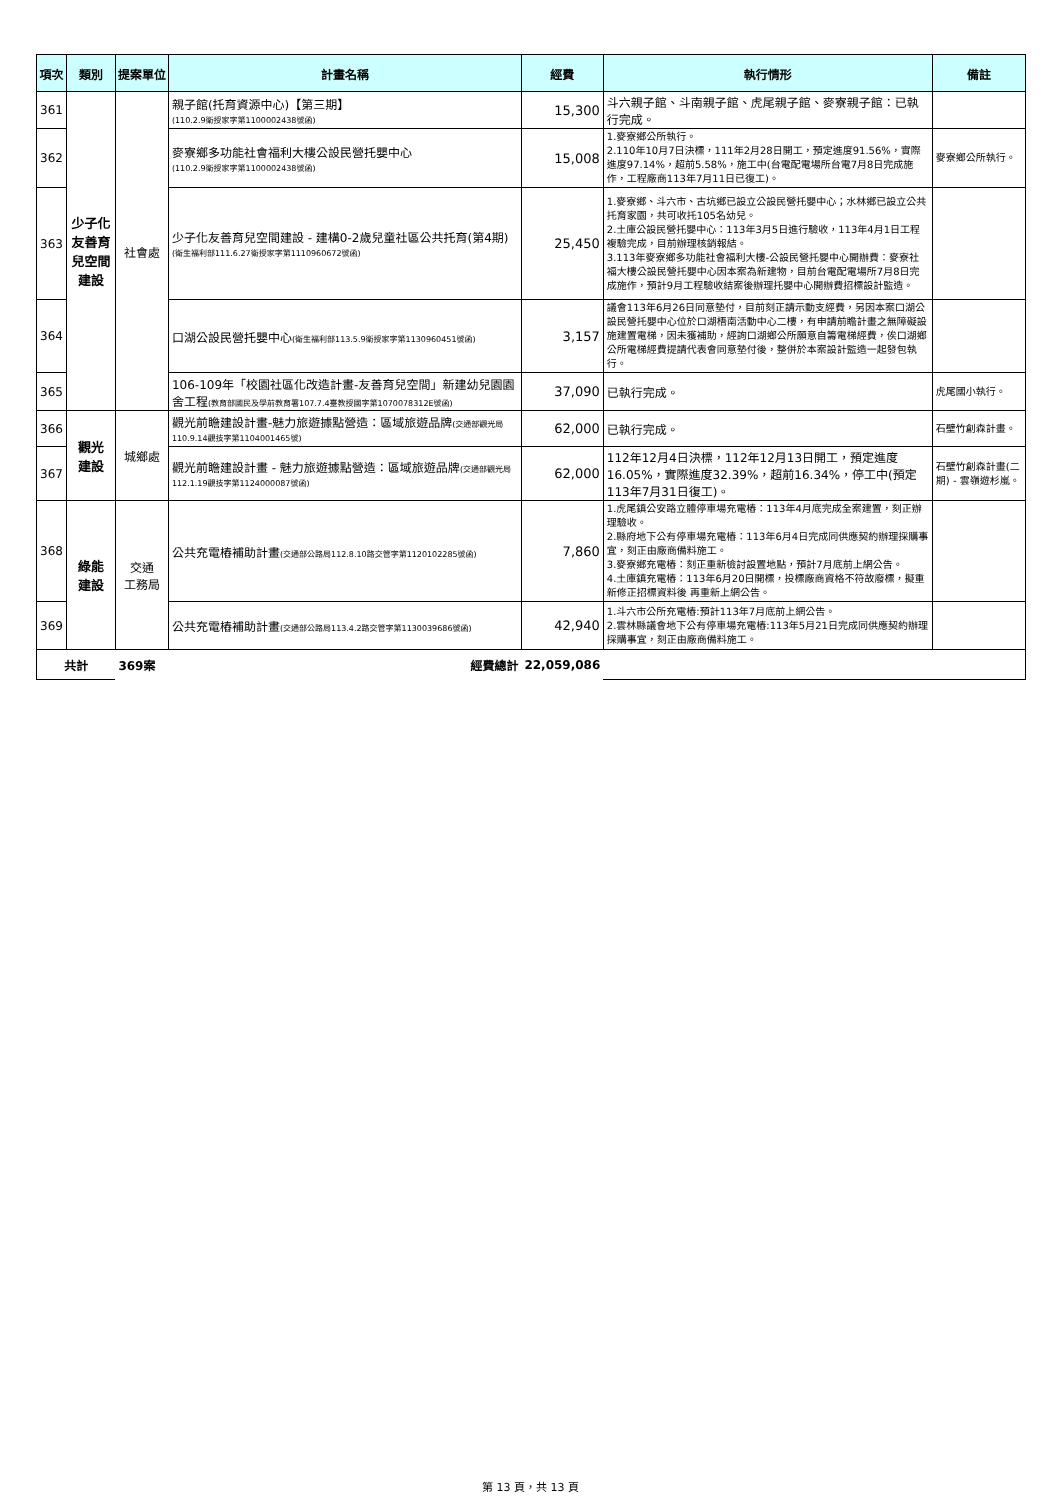| 項次 | 類別 | 提案單位 | 計畫名稱 | 經費 | 執行情形 | 備註 |
| --- | --- | --- | --- | --- | --- | --- |
| 361 | 少子化 友善育 兒空間 建設 | 社會處 | 親子館(托育資源中心)【第三期】 (110.2.9衛授家字第1100002438號函) | 15,300 | 斗六親子館、斗南親子館、虎尾親子館、麥寮親子館：已執行完成。 | |
| 362 | | | 麥寮鄉多功能社會福利大樓公設民營托嬰中心 (110.2.9衛授家字第1100002438號函) | 15,008 | 1.麥寮鄉公所執行。 2.110年10月7日決標，111年2月28日開工，預定進度91.56%，實際進度97.14%，超前5.58%，施工中(台電配電場所台電7月8日完成施作，工程廠商113年7月11日已復工)。 | 麥寮鄉公所執行。 |
| 363 | | | 少子化友善育兒空間建設 - 建構0-2歲兒童社區公共托育(第4期) (衛生福利部111.6.27衛授家字第1110960672號函) | 25,450 | 1.麥寮鄉、斗六市、古坑鄉已設立公設民營托嬰中心；水林鄉已設立公共托育家園，共可收托105名幼兒。 2.土庫公設民營托嬰中心：113年3月5日進行驗收，113年4月1日工程複驗完成，目前辦理核銷報結。 3.113年麥寮鄉多功能社會福利大樓-公設民營托嬰中心開辦費：麥寮社福大樓公設民營托嬰中心因本案為新建物，目前台電配電場所7月8日完成施作，預計9月工程驗收結案後辦理托嬰中心開辦費招標設計監造。 | |
| 364 | | | 口湖公設民營托嬰中心 (衛生福利部113.5.9衛授家字第1130960451號函) | 3,157 | 議會113年6月26日同意墊付，目前刻正請示動支經費，另因本案口湖公設民營托嬰中心位於口湖梧南活動中心二樓，有申請前瞻計畫之無障礙設施建置電梯，因未獲補助，經詢口湖鄉公所願意自籌電梯經費，俟口湖鄉公所電梯經費提請代表會同意墊付後，整併於本案設計監造一起發包執行。 | |
| 365 | | | 106-109年「校園社區化改造計畫-友善育兒空間」新建幼兒園園舍工程 (教育部國民及學前教育署107.7.4臺教授國字第1070078312E號函) | 37,090 | 已執行完成。 | 虎尾國小執行。 |
| 366 | 觀光 建設 | 城鄉處 | 觀光前瞻建設計畫-魅力旅遊據點營造：區域旅遊品牌 (交通部觀光局110.9.14觀技字第1104001465號) | 62,000 | 已執行完成。 | 石壁竹創森計畫。 |
| 367 | | | 觀光前瞻建設計畫 - 魅力旅遊據點營造：區域旅遊品牌 (交通部觀光局112.1.19觀技字第1124000087號函) | 62,000 | 112年12月4日決標，112年12月13日開工，預定進度16.05%，實際進度32.39%，超前16.34%，停工中(預定113年7月31日復工)。 | 石壁竹創森計畫(二期) - 雲嶺遊杉嵐。 |
| 368 | 綠能 建設 | 交通 工務局 | 公共充電樁補助計畫 (交通部公路局112.8.10路交管字第1120102285號函) | 7,860 | 1.虎尾鎮公安路立體停車場充電樁：113年4月底完成全案建置，刻正辦理驗收。 2.縣府地下公有停車場充電樁：113年6月4日完成同供應契約辦理採購事宜，刻正由廠商備料施工。 3.麥寮鄉充電樁：刻正重新檢討設置地點，預計7月底前上網公告。 4.土庫鎮充電樁：113年6月20日開標，投標廠商資格不符故廢標，擬重新修正招標資料後 再重新上網公告。 | |
| 369 | | | 公共充電樁補助計畫 (交通部公路局113.4.2路交管字第1130039686號函) | 42,940 | 1.斗六市公所充電樁:預計113年7月底前上網公告。 2.雲林縣議會地下公有停車場充電樁:113年5月21日完成同供應契約辦理採購事宜，刻正由廠商備料施工。 | |
| 共計 | | 369案 | 經費總計 | 22,059,086 | | |
第 13 頁，共 13 頁